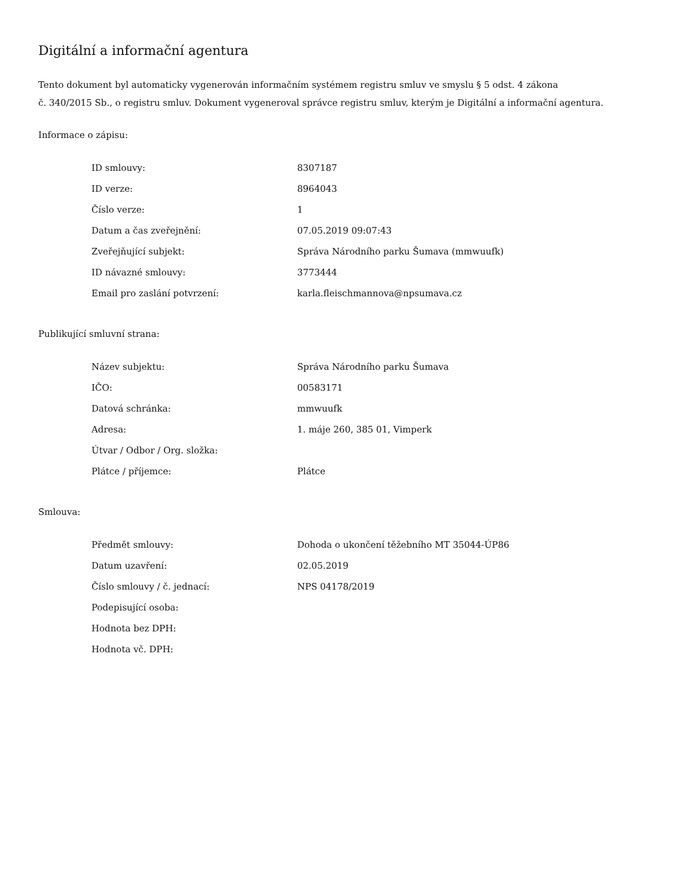Digitální a informační agentura
Tento dokument byl automaticky vygenerován informačním systémem registru smluv ve smyslu § 5 odst. 4 zákona
č. 340/2015 Sb., o registru smluv. Dokument vygeneroval správce registru smluv, kterým je Digitální a informační agentura.
Informace o zápisu:
| ID smlouvy: | 8307187 |
| ID verze: | 8964043 |
| Číslo verze: | 1 |
| Datum a čas zveřejnění: | 07.05.2019 09:07:43 |
| Zveřejňující subjekt: | Správa Národního parku Šumava (mmwuufk) |
| ID návazné smlouvy: | 3773444 |
| Email pro zaslání potvrzení: | karla.fleischmannova@npsumava.cz |
Publikující smluvní strana:
| Název subjektu: | Správa Národního parku Šumava |
| IČO: | 00583171 |
| Datová schránka: | mmwuufk |
| Adresa: | 1. máje 260, 385 01, Vimperk |
| Útvar / Odbor / Org. složka: | |
| Plátce / příjemce: | Plátce |
Smlouva:
| Předmět smlouvy: | Dohoda o ukončení těžebního MT 35044-ÚP86 |
| Datum uzavření: | 02.05.2019 |
| Číslo smlouvy / č. jednací: | NPS 04178/2019 |
| Podepisující osoba: | |
| Hodnota bez DPH: | |
| Hodnota vč. DPH: | |